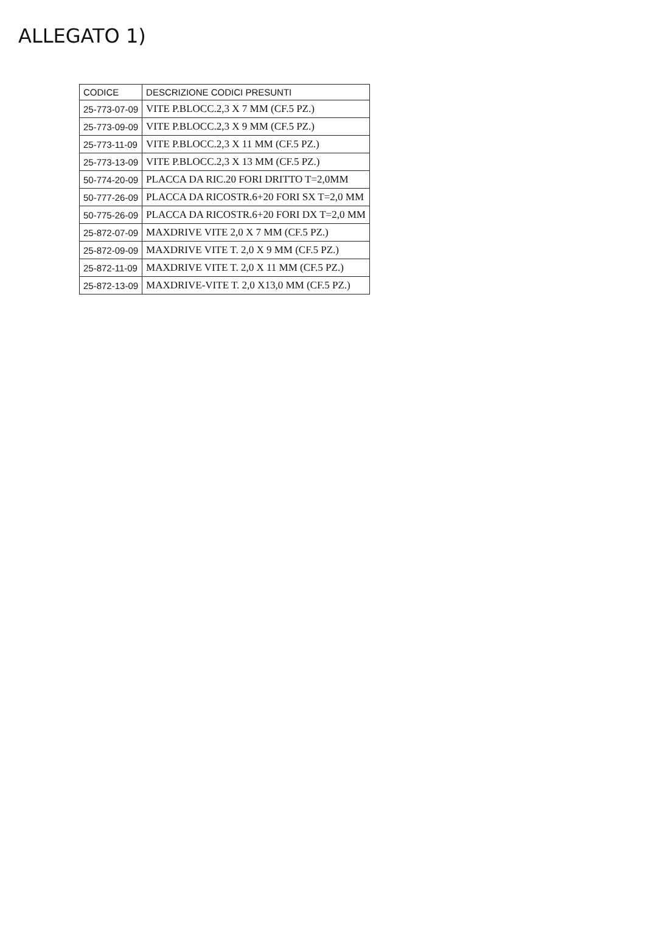ALLEGATO 1)
| CODICE | DESCRIZIONE CODICI PRESUNTI |
| --- | --- |
| 25-773-07-09 | VITE P.BLOCC.2,3 X 7 MM (CF.5 PZ.) |
| 25-773-09-09 | VITE P.BLOCC.2,3 X 9 MM (CF.5 PZ.) |
| 25-773-11-09 | VITE P.BLOCC.2,3 X 11 MM (CF.5 PZ.) |
| 25-773-13-09 | VITE P.BLOCC.2,3 X 13 MM (CF.5 PZ.) |
| 50-774-20-09 | PLACCA DA RIC.20 FORI DRITTO T=2,0MM |
| 50-777-26-09 | PLACCA DA RICOSTR.6+20 FORI SX T=2,0 MM |
| 50-775-26-09 | PLACCA DA RICOSTR.6+20 FORI DX T=2,0 MM |
| 25-872-07-09 | MAXDRIVE VITE 2,0 X 7 MM (CF.5 PZ.) |
| 25-872-09-09 | MAXDRIVE VITE T. 2,0 X 9 MM (CF.5 PZ.) |
| 25-872-11-09 | MAXDRIVE VITE T. 2,0 X 11 MM (CF.5 PZ.) |
| 25-872-13-09 | MAXDRIVE-VITE T. 2,0 X13,0 MM (CF.5 PZ.) |